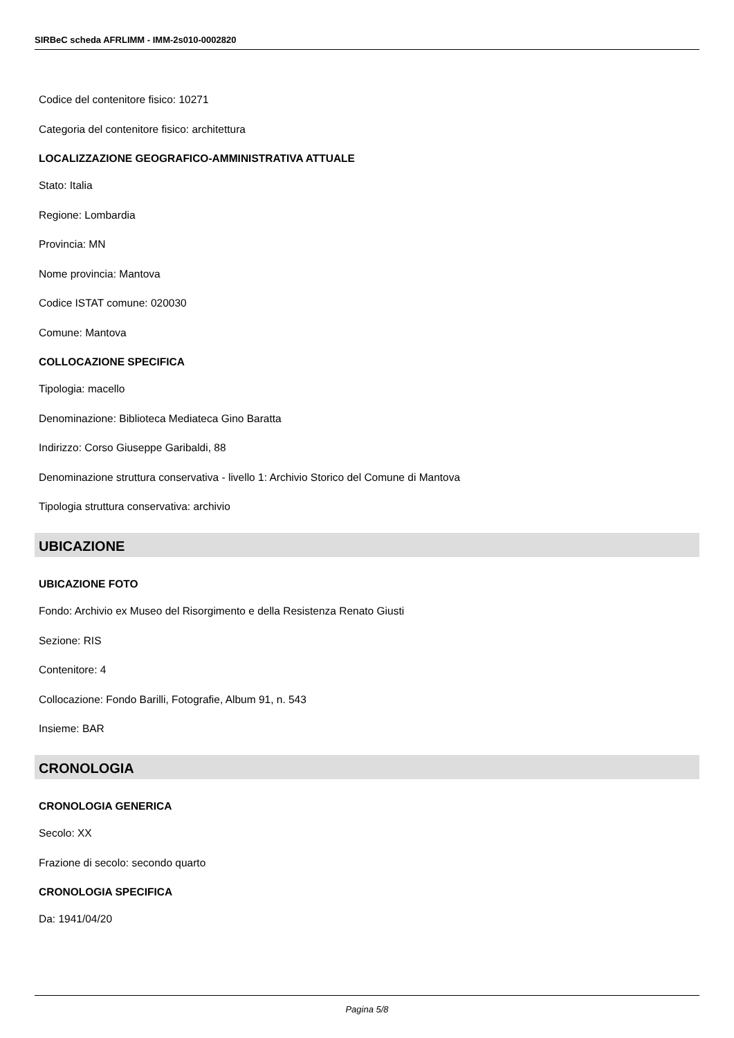SIRBeC scheda AFRLIMM - IMM-2s010-0002820
Codice del contenitore fisico: 10271
Categoria del contenitore fisico: architettura
LOCALIZZAZIONE GEOGRAFICO-AMMINISTRATIVA ATTUALE
Stato: Italia
Regione: Lombardia
Provincia: MN
Nome provincia: Mantova
Codice ISTAT comune: 020030
Comune: Mantova
COLLOCAZIONE SPECIFICA
Tipologia: macello
Denominazione: Biblioteca Mediateca Gino Baratta
Indirizzo: Corso Giuseppe Garibaldi, 88
Denominazione struttura conservativa - livello 1: Archivio Storico del Comune di Mantova
Tipologia struttura conservativa: archivio
UBICAZIONE
UBICAZIONE FOTO
Fondo: Archivio ex Museo del Risorgimento e della Resistenza Renato Giusti
Sezione: RIS
Contenitore: 4
Collocazione: Fondo Barilli, Fotografie, Album 91, n. 543
Insieme: BAR
CRONOLOGIA
CRONOLOGIA GENERICA
Secolo: XX
Frazione di secolo: secondo quarto
CRONOLOGIA SPECIFICA
Da: 1941/04/20
Pagina 5/8